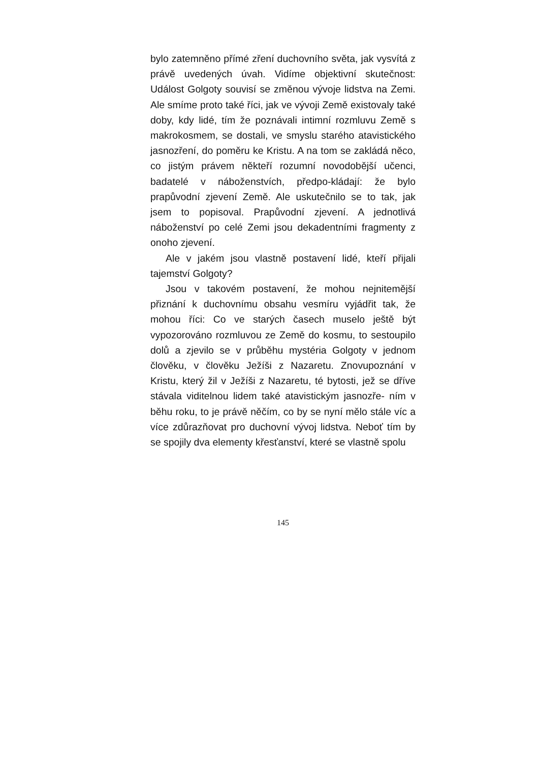bylo zatemněno přímé zření duchovního světa, jak vysvítá z právě uvedených úvah. Vidíme objektivní skutečnost: Událost Golgoty souvisí se změnou vývoje lidstva na Zemi. Ale smíme proto také říci, jak ve vývoji Země existovaly také doby, kdy lidé, tím že poznávali intimní rozmluvu Země s makrokosmem, se dostali, ve smyslu starého atavistického jasnozření, do poměru ke Kristu. A na tom se zakládá něco, co jistým právem někteří rozumní novodobější učenci, badatelé v náboženstvích, předpo-kládají: že bylo prapůvodní zjevení Země. Ale uskutečnilo se to tak, jak jsem to popisoval. Prapůvodní zjevení. A jednotlivá náboženství po celé Zemi jsou dekadentními fragmenty z onoho zjevení.
Ale v jakém jsou vlastně postavení lidé, kteří přijali tajemství Golgoty?
Jsou v takovém postavení, že mohou nejnitemější přiznání k duchovnímu obsahu vesmíru vyjádřit tak, že mohou říci: Co ve starých časech muselo ještě být vypozorováno rozmluvou ze Země do kosmu, to sestoupilo dolů a zjevilo se v průběhu mystéria Golgoty v jednom člověku, v člověku Ježíši z Nazaretu. Znovupoznání v Kristu, který žil v Ježíši z Nazaretu, té bytosti, jež se dříve stávala viditelnou lidem také atavistickým jasnozře- ním v běhu roku, to je právě něčím, co by se nyní mělo stále víc a více zdůrazňovat pro duchovní vývoj lidstva. Neboť tím by se spojily dva elementy křesťanství, které se vlastně spolu
145